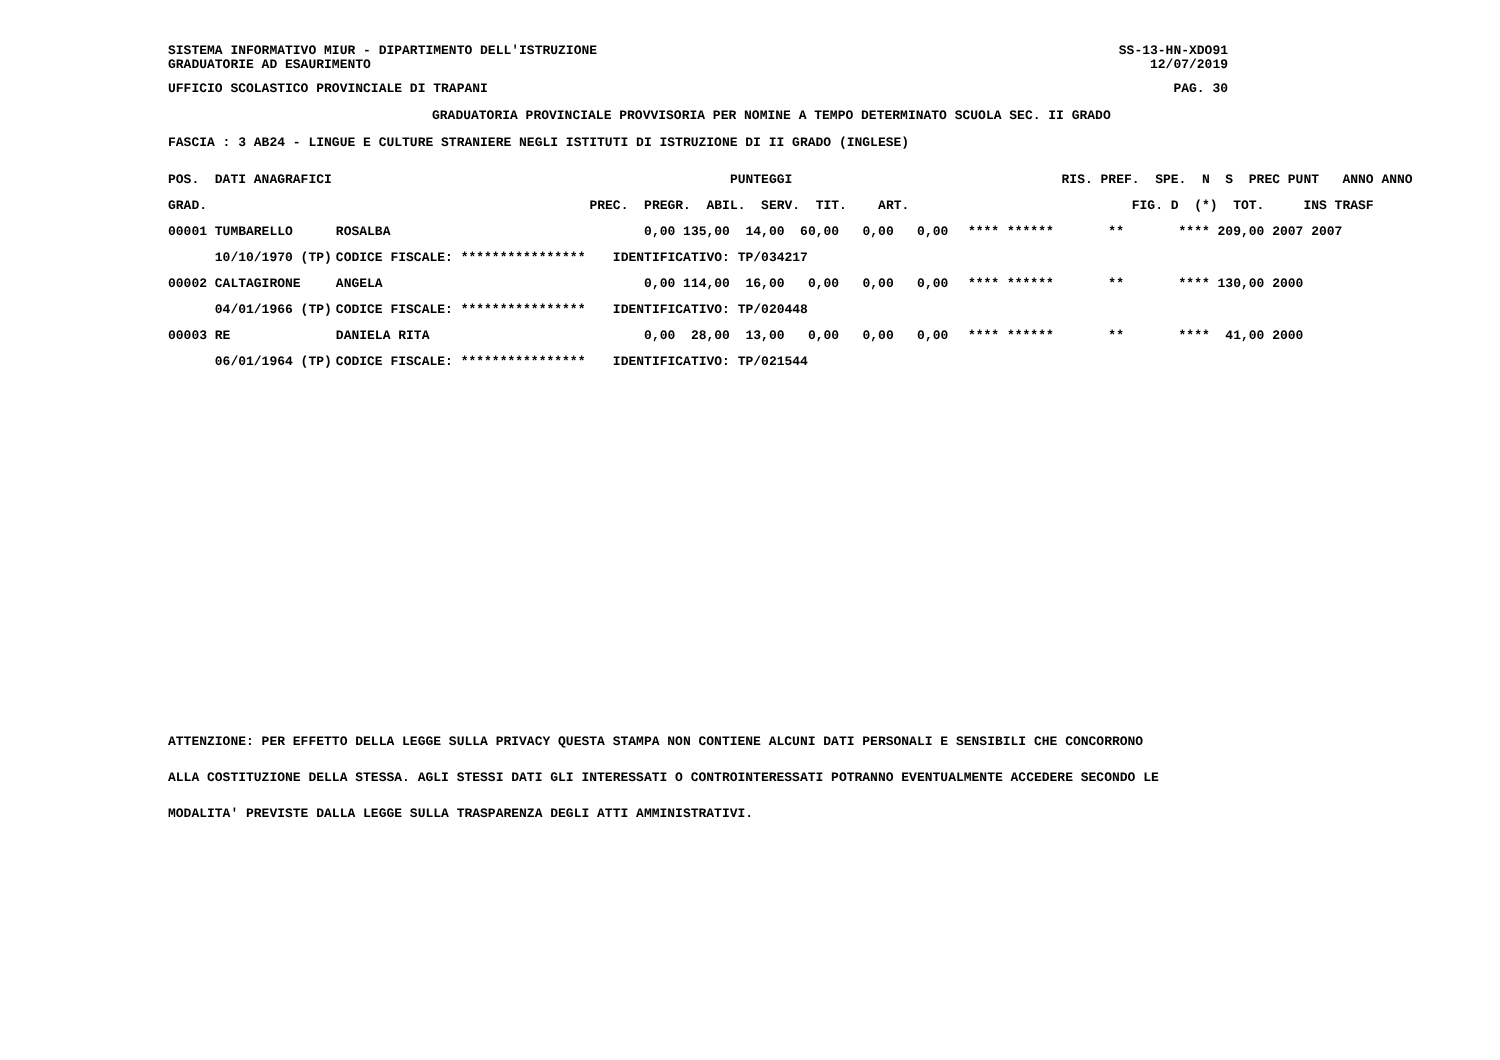SISTEMA INFORMATIVO MIUR - DIPARTIMENTO DELL'ISTRUZIONE SS-13-HN-XDO91
GRADUATORIE AD ESAURIMENTO 12/07/2019
UFFICIO SCOLASTICO PROVINCIALE DI TRAPANI PAG. 30
GRADUATORIA PROVINCIALE PROVVISORIA PER NOMINE A TEMPO DETERMINATO SCUOLA SEC. II GRADO
FASCIA : 3 AB24 - LINGUE E CULTURE STRANIERE NEGLI ISTITUTI DI ISTRUZIONE DI II GRADO (INGLESE)
| POS. DATI ANAGRAFICI | | PUNTEGGI | RIS. PREF. SPE. N S PREC PUNT ANNO ANNO |
| --- | --- | --- | --- |
| GRAD. | | PREC. PREGR. ABIL. SERV. TIT. ART. | FIG. D (*) TOT. INS TRASF |
| 00001 TUMBARELLO | ROSALBA | 0,00 135,00 14,00 60,00 0,00 0,00 | **** ****** ** **** 209,00 2007 2007 |
| 10/10/1970 (TP) | CODICE FISCALE: **************** | IDENTIFICATIVO: TP/034217 | |
| 00002 CALTAGIRONE | ANGELA | 0,00 114,00 16,00 0,00 0,00 0,00 | **** ****** ** **** 130,00 2000 |
| 04/01/1966 (TP) | CODICE FISCALE: **************** | IDENTIFICATIVO: TP/020448 | |
| 00003 RE | DANIELA RITA | 0,00 28,00 13,00 0,00 0,00 0,00 | **** ****** ** **** 41,00 2000 |
| 06/01/1964 (TP) | CODICE FISCALE: **************** | IDENTIFICATIVO: TP/021544 | |
ATTENZIONE: PER EFFETTO DELLA LEGGE SULLA PRIVACY QUESTA STAMPA NON CONTIENE ALCUNI DATI PERSONALI E SENSIBILI CHE CONCORRONO
ALLA COSTITUZIONE DELLA STESSA. AGLI STESSI DATI GLI INTERESSATI O CONTROINTERESSATI POTRANNO EVENTUALMENTE ACCEDERE SECONDO LE
MODALITA' PREVISTE DALLA LEGGE SULLA TRASPARENZA DEGLI ATTI AMMINISTRATIVI.